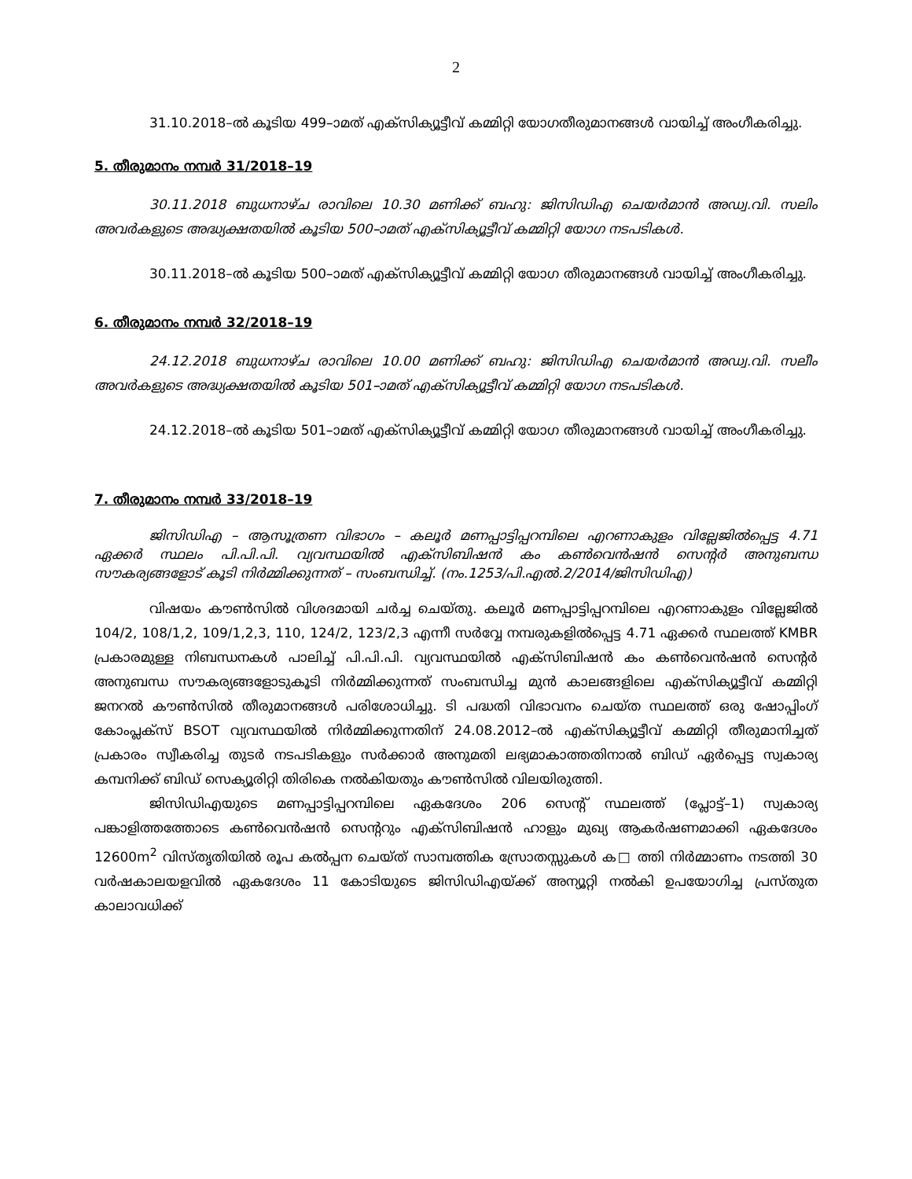2
31.10.2018–ൽ കൂടിയ 499–ാമത് എക്സിക്യൂട്ടീവ് കമ്മിറ്റി യോഗതീരുമാനങ്ങൾ വായിച്ച് അംഗീകരിച്ചു.
5. തീരുമാനം നമ്പർ 31/2018–19
30.11.2018 ബുധനാഴ്ച രാവിലെ 10.30 മണിക്ക് ബഹു: ജിസിഡിഎ ചെയർമാൻ അഡ്വ.വി. സലിം അവർകളുടെ അദ്ധ്യക്ഷതയിൽ കൂടിയ 500–ാമത് എക്സിക്യൂട്ടീവ് കമ്മിറ്റി യോഗ നടപടികൾ.
30.11.2018–ൽ കൂടിയ 500–ാമത് എക്സിക്യൂട്ടീവ് കമ്മിറ്റി യോഗ തീരുമാനങ്ങൾ വായിച്ച് അംഗീകരിച്ചു.
6. തീരുമാനം നമ്പർ 32/2018–19
24.12.2018 ബുധനാഴ്ച രാവിലെ 10.00 മണിക്ക് ബഹു: ജിസിഡിഎ ചെയർമാൻ അഡ്വ.വി. സലീം അവർകളുടെ അദ്ധ്യക്ഷതയിൽ കൂടിയ 501–ാമത് എക്സിക്യൂട്ടീവ് കമ്മിറ്റി യോഗ നടപടികൾ.
24.12.2018–ൽ കൂടിയ 501–ാമത് എക്സിക്യൂട്ടീവ് കമ്മിറ്റി യോഗ തീരുമാനങ്ങൾ വായിച്ച് അംഗീകരിച്ചു.
7. തീരുമാനം നമ്പർ 33/2018–19
ജിസിഡിഎ – ആസൂത്രണ വിഭാഗം – കലൂർ മണപ്പാട്ടിപ്പറമ്പിലെ എറണാകുളം വില്ലേജിൽപ്പെട്ട 4.71 ഏക്കർ സ്ഥലം പി.പി.പി. വ്യവസ്ഥയിൽ എക്സിബിഷൻ കം കൺവെൻഷൻ സെന്റർ അനുബന്ധ സൗകര്യങ്ങളോട് കൂടി നിർമ്മിക്കുന്നത് – സംബന്ധിച്ച്. (നം.1253/പി.എൽ.2/2014/ജിസിഡിഎ)
വിഷയം കൗൺസിൽ വിശദമായി ചർച്ച ചെയ്തു. കലൂർ മണപ്പാട്ടിപ്പറമ്പിലെ എറണാകുളം വില്ലേജിൽ 104/2, 108/1,2, 109/1,2,3, 110, 124/2, 123/2,3 എന്നീ സർവ്വേ നമ്പരുകളിൽപ്പെട്ട 4.71 ഏക്കർ സ്ഥലത്ത് KMBR പ്രകാരമുള്ള നിബന്ധനകൾ പാലിച്ച് പി.പി.പി. വ്യവസ്ഥയിൽ എക്സിബിഷൻ കം കൺവെൻഷൻ സെന്റർ അനുബന്ധ സൗകര്യങ്ങളോടുകൂടി നിർമ്മിക്കുന്നത് സംബന്ധിച്ച മുൻ കാലങ്ങളിലെ എക്സിക്യൂട്ടീവ് കമ്മിറ്റി ജനറൽ കൗൺസിൽ തീരുമാനങ്ങൾ പരിശോധിച്ചു. ടി പദ്ധതി വിഭാവനം ചെയ്ത സ്ഥലത്ത് ഒരു ഷോപ്പിംഗ് കോംപ്ലക്സ് BSOT വ്യവസ്ഥയിൽ നിർമ്മിക്കുന്നതിന് 24.08.2012–ൽ എക്സിക്യൂട്ടീവ് കമ്മിറ്റി തീരുമാനിച്ചത് പ്രകാരം സ്വീകരിച്ച തുടർ നടപടികളും സർക്കാർ അനുമതി ലഭ്യമാകാത്തതിനാൽ ബിഡ് ഏർപ്പെട്ട സ്വകാര്യ കമ്പനിക്ക് ബിഡ് സെക്യൂരിറ്റി തിരികെ നൽകിയതും കൗൺസിൽ വിലയിരുത്തി.
ജിസിഡിഎയുടെ മണപ്പാട്ടിപ്പറമ്പിലെ ഏകദേശം 206 സെന്റ് സ്ഥലത്ത് (പ്ലോട്ട്–1) സ്വകാര്യ പങ്കാളിത്തത്തോടെ കൺവെൻഷൻ സെന്ററും എക്സിബിഷൻ ഹാളും മുഖ്യ ആകർഷണമാക്കി ഏകദേശം 12600m<sup>2</sup> വിസ്തൃതിയിൽ രൂപ കൽപ്പന ചെയ്ത് സാമ്പത്തിക സ്രോതസ്സുകൾ ക□ ത്തി നിർമ്മാണം നടത്തി 30 വർഷകാലയളവിൽ ഏകദേശം 11 കോടിയുടെ ജിസിഡിഎയ്ക്ക് അന്യൂറ്റി നൽകി ഉപയോഗിച്ച പ്രസ്തുത കാലാവധിക്ക്